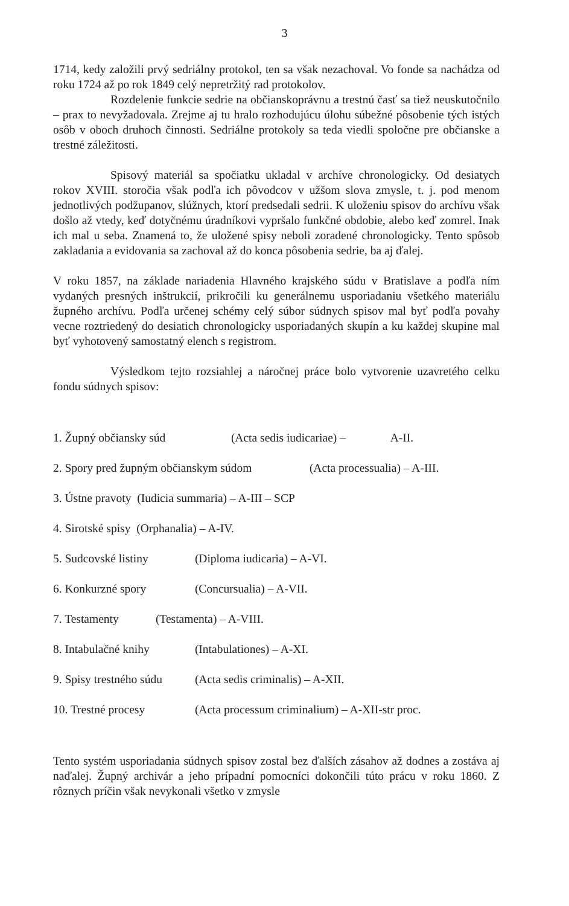3
1714, kedy založili prvý sedriálny protokol, ten sa však nezachoval. Vo fonde sa nachádza od roku 1724 až po rok 1849 celý nepretržitý rad protokolov.
Rozdelenie funkcie sedrie na občianskoprávnu a trestnú časť sa tiež neuskutočnilo – prax to nevyžadovala. Zrejme aj tu hralo rozhodujúcu úlohu súbežné pôsobenie tých istých osôb v oboch druhoch činnosti. Sedriálne protokoly sa teda viedli spoločne pre občianske a trestné záležitosti.
Spisový materiál sa spočiatku ukladal v archíve chronologicky. Od desiatych rokov XVIII. storočia však podľa ich pôvodcov v užšom slova zmysle, t. j. pod menom jednotlivých podžupanov, slúžnych, ktorí predsedali sedrii. K uloženiu spisov do archívu však došlo až vtedy, keď dotyčnému úradníkovi vypršalo funkčné obdobie, alebo keď zomrel. Inak ich mal u seba. Znamená to, že uložené spisy neboli zoradené chronologicky. Tento spôsob zakladania a evidovania sa zachoval až do konca pôsobenia sedrie, ba aj ďalej.
V roku 1857, na základe nariadenia Hlavného krajského súdu v Bratislave a podľa ním vydaných presných inštrukcií, prikročili ku generálnemu usporiadaniu všetkého materiálu župného archívu. Podľa určenej schémy celý súbor súdnych spisov mal byť podľa povahy vecne roztriedený do desiatich chronologicky usporiadaných skupín a ku každej skupine mal byť vyhotovený samostatný elench s registrom.
Výsledkom tejto rozsiahlej a náročnej práce bolo vytvorenie uzavretého celku fondu súdnych spisov:
1. Župný občiansky súd (Acta sedis iudicariae) – A-II.
2. Spory pred župným občianskym súdom (Acta processualia) – A-III.
3. Ústne pravoty (Iudicia summaria) – A-III – SCP
4. Sirotské spisy (Orphanalia) – A-IV.
5. Sudcovské listiny (Diploma iudicaria) – A-VI.
6. Konkurzné spory (Concursualia) – A-VII.
7. Testamenty (Testamenta) – A-VIII.
8. Intabulačné knihy (Intabulationes) – A-XI.
9. Spisy trestného súdu (Acta sedis criminalis) – A-XII.
10. Trestné procesy (Acta processum criminalium) – A-XII-str proc.
Tento systém usporiadania súdnych spisov zostal bez ďalších zásahov až dodnes a zostáva aj naďalej. Župný archivár a jeho prípadní pomocníci dokončili túto prácu v roku 1860. Z rôznych príčin však nevykonali všetko v zmysle